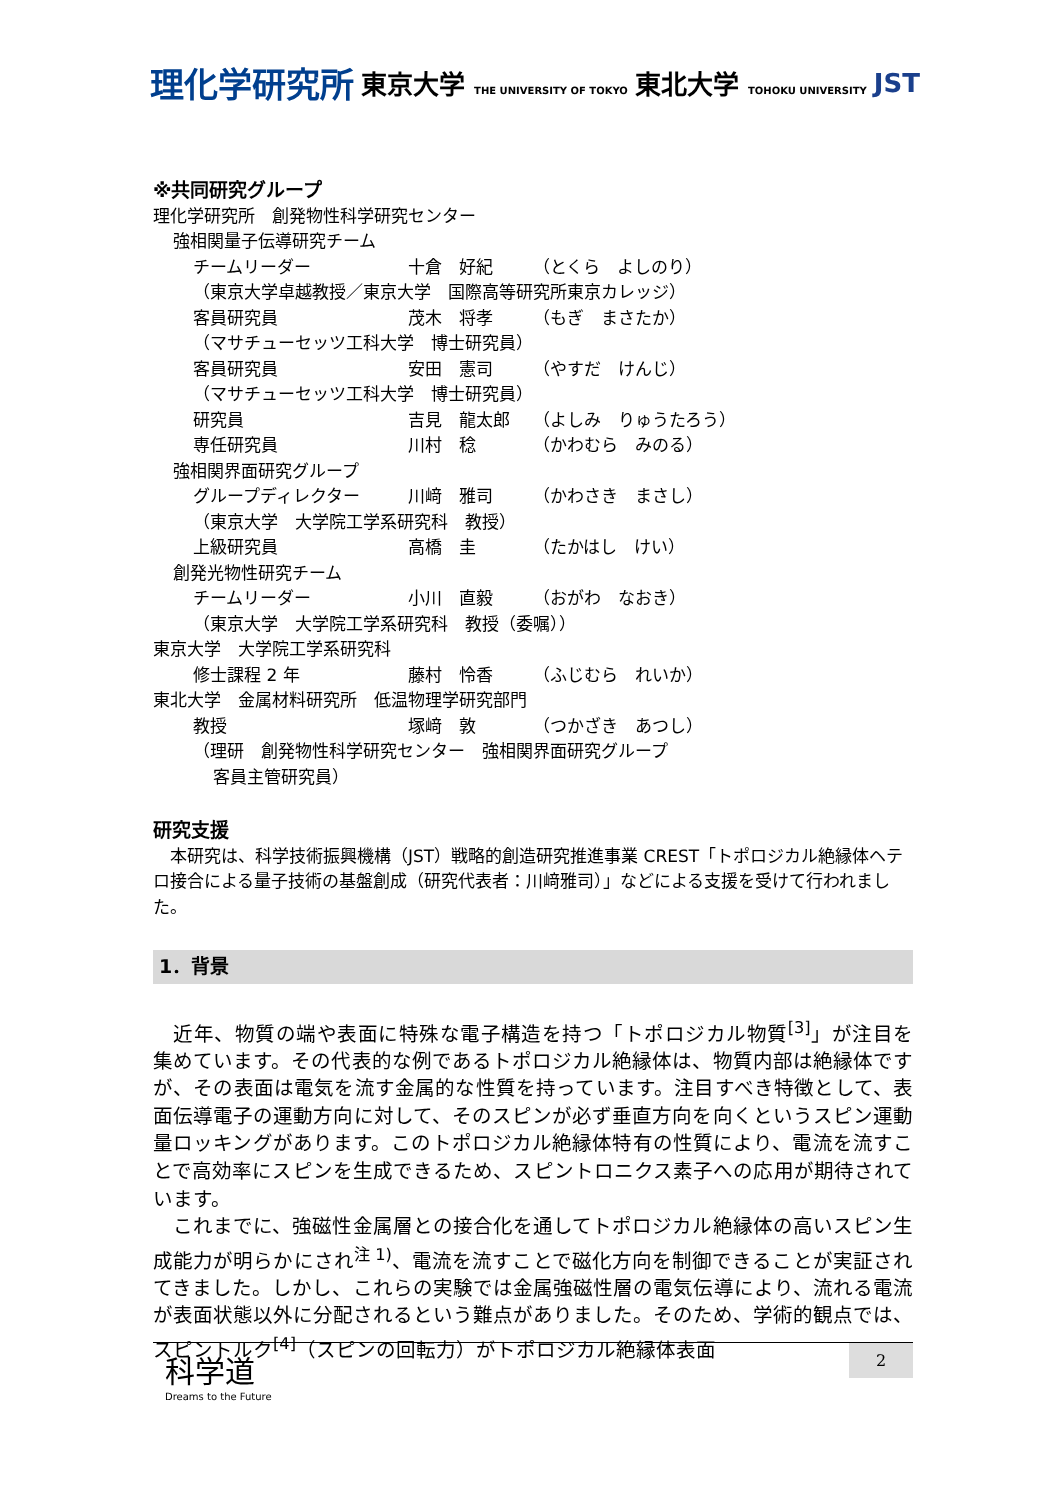理化学研究所 東京大学 THE UNIVERSITY OF TOKYO 東北大学 TOHOKU UNIVERSITY JST
※共同研究グループ
理化学研究所　創発物性科学研究センター
強相関量子伝導研究チーム
チームリーダー 十倉　好紀 （とくら　よしのり）
（東京大学卓越教授／東京大学　国際高等研究所東京カレッジ）
客員研究員 茂木　将孝 （もぎ　まさたか）
（マサチューセッツ工科大学　博士研究員）
客員研究員 安田　憲司 （やすだ　けんじ）
（マサチューセッツ工科大学　博士研究員）
研究員 吉見　龍太郎 （よしみ　りゅうたろう）
専任研究員 川村　稔 （かわむら　みのる）
強相関界面研究グループ
グループディレクター 川﨑　雅司 （かわさき　まさし）
（東京大学　大学院工学系研究科　教授）
上級研究員 高橋　圭 （たかはし　けい）
創発光物性研究チーム
チームリーダー 小川　直毅 （おがわ　なおき）
（東京大学　大学院工学系研究科　教授（委嘱））
東京大学　大学院工学系研究科
修士課程 2 年 藤村　怜香 （ふじむら　れいか）
東北大学　金属材料研究所　低温物理学研究部門
教授 塚﨑　敦 （つかざき　あつし）
（理研　創発物性科学研究センター　強相関界面研究グループ
客員主管研究員）
研究支援
　本研究は、科学技術振興機構（JST）戦略的創造研究推進事業 CREST「トポロジカル絶縁体ヘテロ接合による量子技術の基盤創成（研究代表者：川﨑雅司）」などによる支援を受けて行われました。
1．背景
　近年、物質の端や表面に特殊な電子構造を持つ「トポロジカル物質<sup>[3]</sup>」が注目を集めています。その代表的な例であるトポロジカル絶縁体は、物質内部は絶縁体ですが、その表面は電気を流す金属的な性質を持っています。注目すべき特徴として、表面伝導電子の運動方向に対して、そのスピンが必ず垂直方向を向くというスピン運動量ロッキングがあります。このトポロジカル絶縁体特有の性質により、電流を流すことで高効率にスピンを生成できるため、スピントロニクス素子への応用が期待されています。
　これまでに、強磁性金属層との接合化を通してトポロジカル絶縁体の高いスピン生成能力が明らかにされ<sup>注 1)</sup>、電流を流すことで磁化方向を制御できることが実証されてきました。しかし、これらの実験では金属強磁性層の電気伝導により、流れる電流が表面状態以外に分配されるという難点がありました。そのため、学術的観点では、スピントルク<sup>[4]</sup>（スピンの回転力）がトポロジカル絶縁体表面
科学道
Dreams to the Future
2